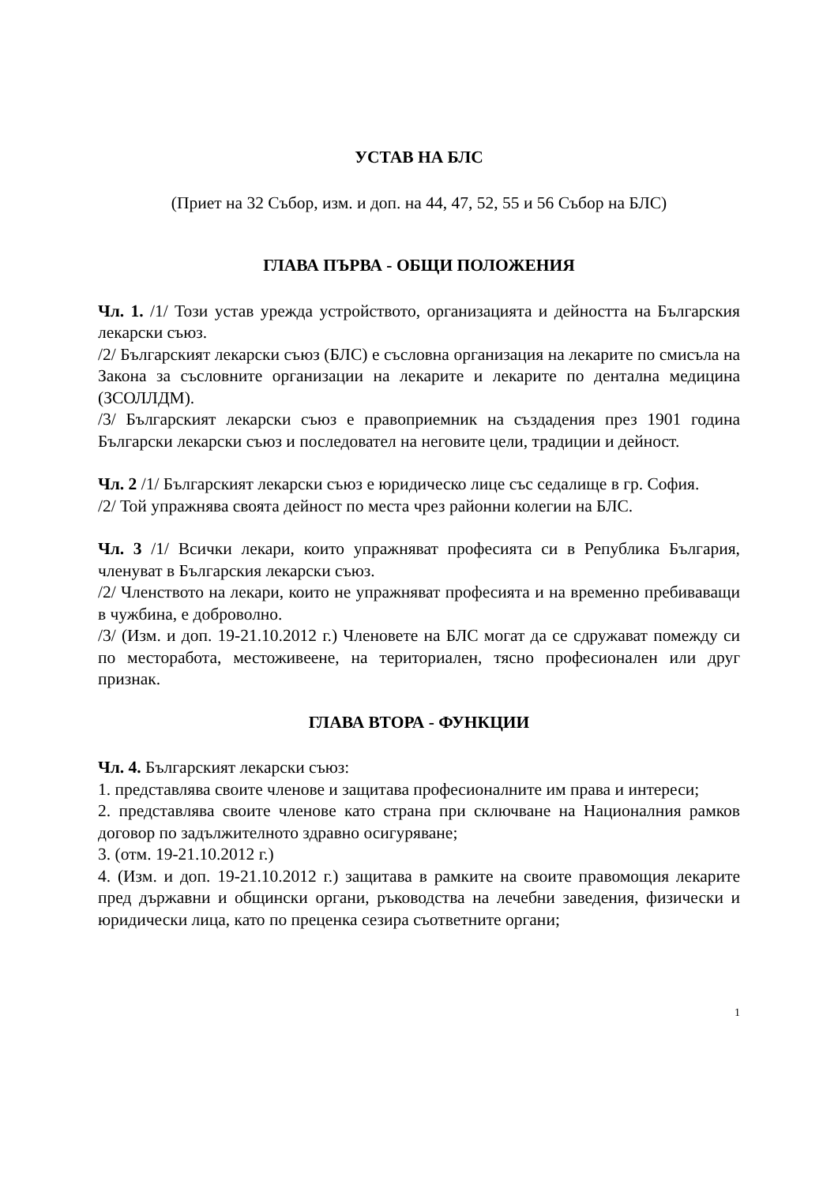УСТАВ НА БЛС
(Приет на 32 Събор, изм. и доп. на 44, 47, 52, 55 и 56 Събор на БЛС)
ГЛАВА ПЪРВА - ОБЩИ ПОЛОЖЕНИЯ
Чл. 1. /1/ Този устав урежда устройството, организацията и дейността на Българския лекарски съюз.
/2/ Българският лекарски съюз (БЛС) е съсловна организация на лекарите по смисъла на Закона за съсловните организации на лекарите и лекарите по дентална медицина (ЗСОЛЛДМ).
/3/ Българският лекарски съюз е правоприемник на създадения през 1901 година Български лекарски съюз и последовател на неговите цели, традиции и дейност.
Чл. 2 /1/ Българският лекарски съюз е юридическо лице със седалище в гр. София.
/2/ Той упражнява своята дейност по места чрез районни колегии на БЛС.
Чл. 3 /1/ Всички лекари, които упражняват професията си в Република България, членуват в Българския лекарски съюз.
/2/ Членството на лекари, които не упражняват професията и на временно пребиваващи в чужбина, е доброволно.
/3/ (Изм. и доп. 19-21.10.2012 г.) Членовете на БЛС могат да се сдружават помежду си по месторабота, местоживеене, на териториален, тясно професионален или друг признак.
ГЛАВА ВТОРА - ФУНКЦИИ
Чл. 4. Българският лекарски съюз:
1. представлява своите членове и защитава професионалните им права и интереси;
2. представлява своите членове като страна при сключване на Националния рамков договор по задължителното здравно осигуряване;
3. (отм. 19-21.10.2012 г.)
4. (Изм. и доп. 19-21.10.2012 г.) защитава в рамките на своите правомощия лекарите пред държавни и общински органи, ръководства на лечебни заведения, физически и юридически лица, като по преценка сезира съответните органи;
1